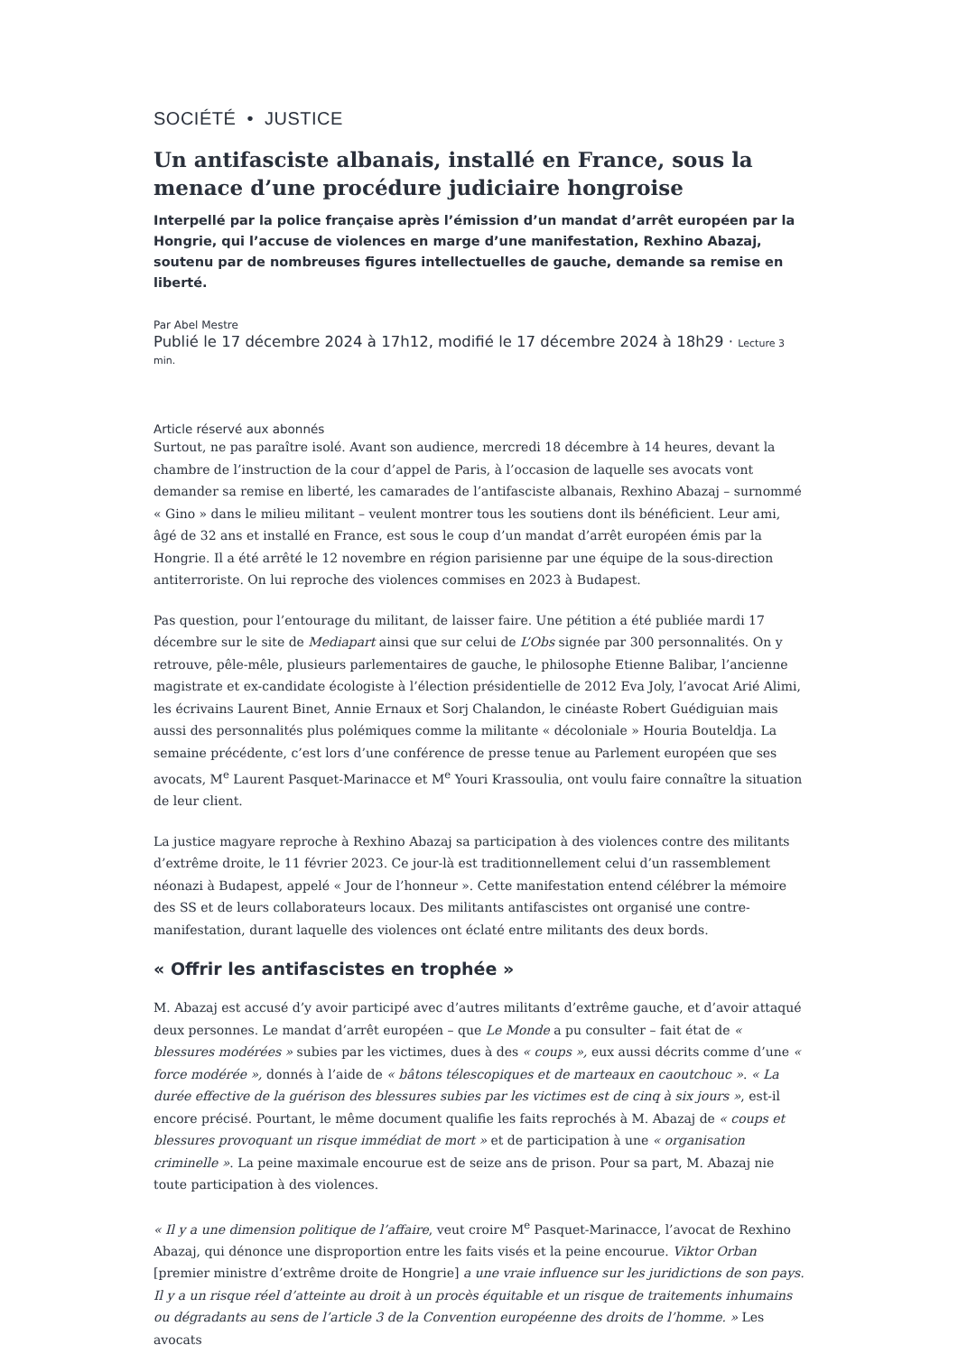SOCIÉTÉ • JUSTICE
Un antifasciste albanais, installé en France, sous la menace d’une procédure judiciaire hongroise
Interpellé par la police française après l’émission d’un mandat d’arrêt européen par la Hongrie, qui l’accuse de violences en marge d’une manifestation, Rexhino Abazaj, soutenu par de nombreuses figures intellectuelles de gauche, demande sa remise en liberté.
Par Abel Mestre
Publié le 17 décembre 2024 à 17h12, modifié le 17 décembre 2024 à 18h29 · Lecture 3 min.
Article réservé aux abonnés
Surtout, ne pas paraître isolé. Avant son audience, mercredi 18 décembre à 14 heures, devant la chambre de l’instruction de la cour d’appel de Paris, à l’occasion de laquelle ses avocats vont demander sa remise en liberté, les camarades de l’antifasciste albanais, Rexhino Abazaj – surnommé « Gino » dans le milieu militant – veulent montrer tous les soutiens dont ils bénéficient. Leur ami, âgé de 32 ans et installé en France, est sous le coup d’un mandat d’arrêt européen émis par la Hongrie. Il a été arrêté le 12 novembre en région parisienne par une équipe de la sous-direction antiterroriste. On lui reproche des violences commises en 2023 à Budapest.
Pas question, pour l’entourage du militant, de laisser faire. Une pétition a été publiée mardi 17 décembre sur le site de Mediapart ainsi que sur celui de L’Obs signée par 300 personnalités. On y retrouve, pêle-mêle, plusieurs parlementaires de gauche, le philosophe Etienne Balibar, l’ancienne magistrate et ex-candidate écologiste à l’élection présidentielle de 2012 Eva Joly, l’avocat Arié Alimi, les écrivains Laurent Binet, Annie Ernaux et Sorj Chalandon, le cinéaste Robert Guédiguian mais aussi des personnalités plus polémiques comme la militante « décoloniale » Houria Bouteldja. La semaine précédente, c’est lors d’une conférence de presse tenue au Parlement européen que ses avocats, M<sup>e</sup> Laurent Pasquet-Marinacce et M<sup>e</sup> Youri Krassoulia, ont voulu faire connaître la situation de leur client.
La justice magyare reproche à Rexhino Abazaj sa participation à des violences contre des militants d’extrême droite, le 11 février 2023. Ce jour-là est traditionnellement celui d’un rassemblement néonazi à Budapest, appelé « Jour de l’honneur ». Cette manifestation entend célébrer la mémoire des SS et de leurs collaborateurs locaux. Des militants antifascistes ont organisé une contre-manifestation, durant laquelle des violences ont éclaté entre militants des deux bords.
« Offrir les antifascistes en trophée »
M. Abazaj est accusé d’y avoir participé avec d’autres militants d’extrême gauche, et d’avoir attaqué deux personnes. Le mandat d’arrêt européen – que Le Monde a pu consulter – fait état de « blessures modérées » subies par les victimes, dues à des « coups », eux aussi décrits comme d’une « force modérée », donnés à l’aide de « bâtons télescopiques et de marteaux en caoutchouc ». « La durée effective de la guérison des blessures subies par les victimes est de cinq à six jours », est-il encore précisé. Pourtant, le même document qualifie les faits reprochés à M. Abazaj de « coups et blessures provoquant un risque immédiat de mort » et de participation à une « organisation criminelle ». La peine maximale encourue est de seize ans de prison. Pour sa part, M. Abazaj nie toute participation à des violences.
« Il y a une dimension politique de l’affaire, veut croire M<sup>e</sup> Pasquet-Marinacce, l’avocat de Rexhino Abazaj, qui dénonce une disproportion entre les faits visés et la peine encourue. Viktor Orban [premier ministre d’extrême droite de Hongrie] a une vraie influence sur les juridictions de son pays. Il y a un risque réel d’atteinte au droit à un procès équitable et un risque de traitements inhumains ou dégradants au sens de l’article 3 de la Convention européenne des droits de l’homme. » Les avocats